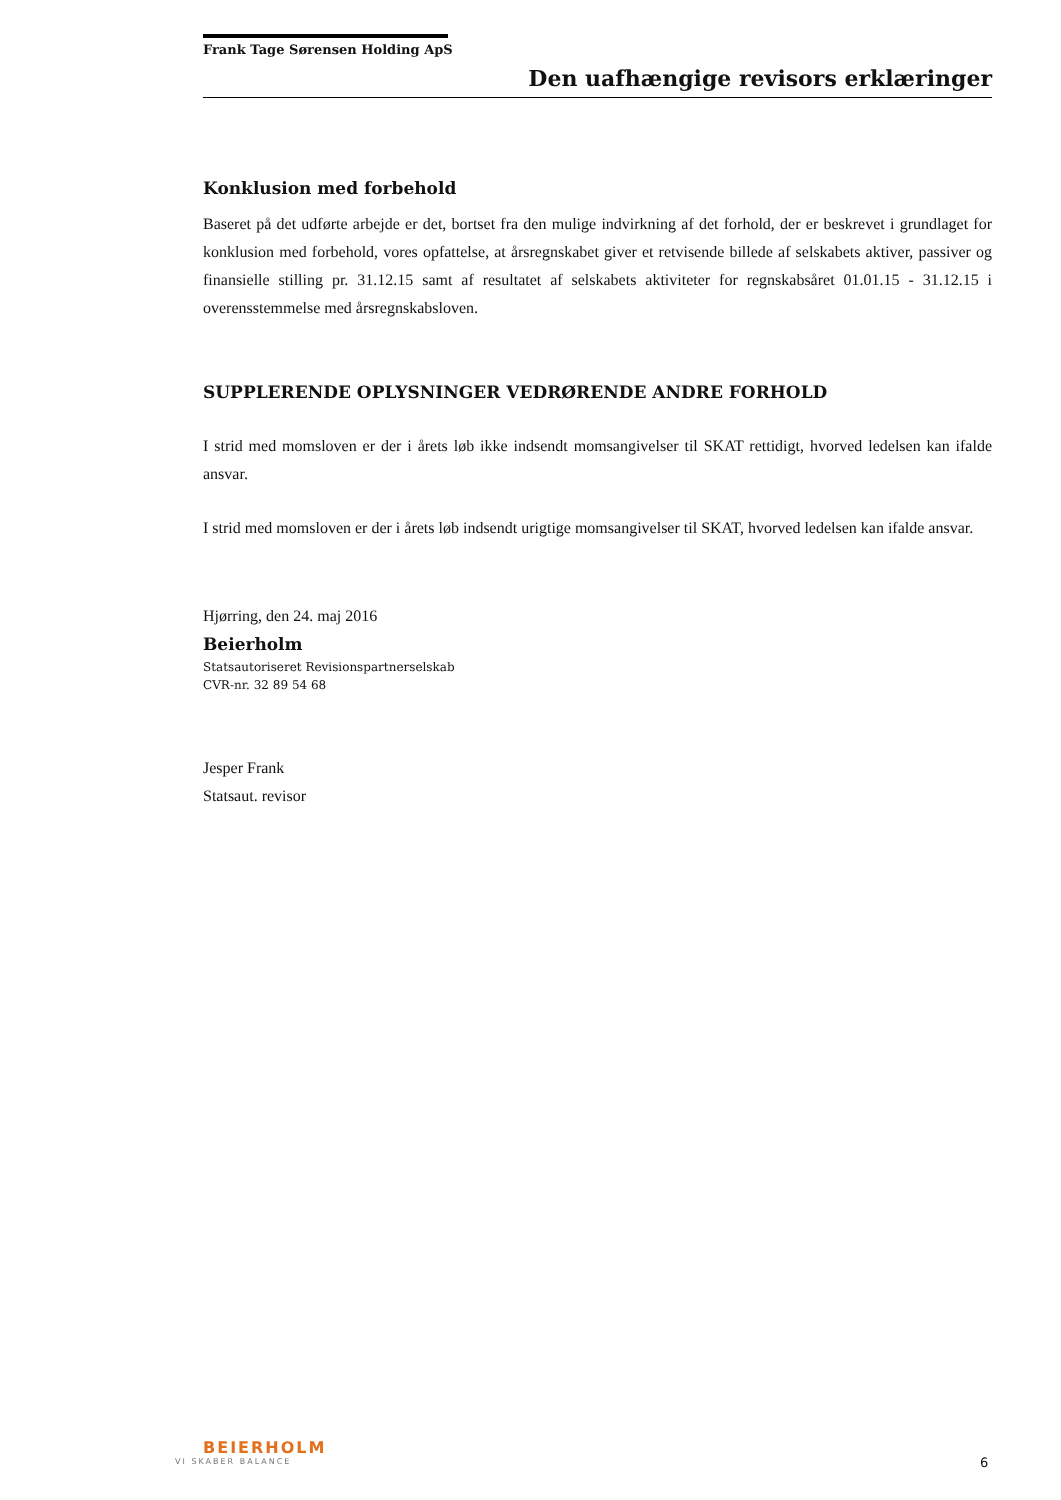Frank Tage Sørensen Holding ApS
Den uafhængige revisors erklæringer
Konklusion med forbehold
Baseret på det udførte arbejde er det, bortset fra den mulige indvirkning af det forhold, der er beskrevet i grundlaget for konklusion med forbehold, vores opfattelse, at årsregnskabet giver et retvisende billede af selskabets aktiver, passiver og finansielle stilling pr. 31.12.15 samt af resultatet af selskabets aktiviteter for regnskabsåret 01.01.15 - 31.12.15 i overensstemmelse med årsregnskabsloven.
SUPPLERENDE OPLYSNINGER VEDRØRENDE ANDRE FORHOLD
I strid med momsloven er der i årets løb ikke indsendt momsangivelser til SKAT rettidigt, hvorved ledelsen kan ifalde ansvar.
I strid med momsloven er der i årets løb indsendt urigtige momsangivelser til SKAT, hvorved ledelsen kan ifalde ansvar.
Hjørring, den 24. maj 2016
Beierholm
Statsautoriseret Revisionspartnerselskab
CVR-nr. 32 89 54 68
Jesper Frank
Statsaut. revisor
BEIERHOLM
VI SKABER BALANCE
6